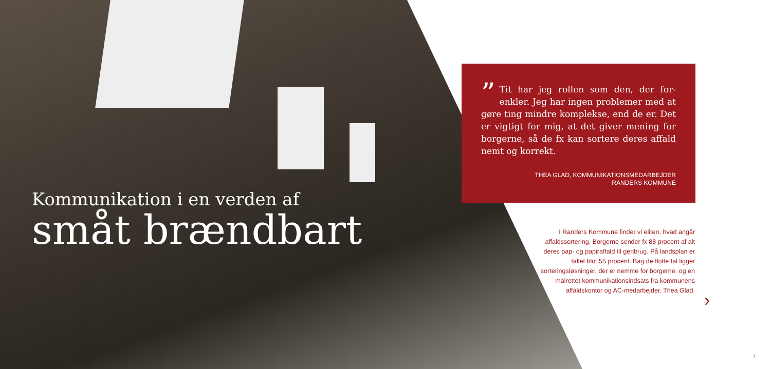Kommunikation i en verden af
småt brændbart
” Tit har jeg rollen som den, der for­enkler. Jeg har ingen problemer med at gøre ting mindre komplekse, end de er. Det er vigtigt for mig, at det giver mening for borger­ne, så de fx kan sortere deres affald nemt og korrekt.
THEA GLAD, KOMMUNIKATIONSMEDARBEJDER
RANDERS KOMMUNE
I Randers Kommune finder vi eliten, hvad angår affaldssortering. Borgerne sender fx 88 procent af alt deres pap- og papiraffald til genbrug. På landsplan er tallet blot 55 procent. Bag de flotte tal ligger sorteringsløsninger, der er nemme for borgerne, og en målrettet kommunikationsindsats fra kommunens affaldskontor og AC-medarbejder, Thea Glad.
›
7